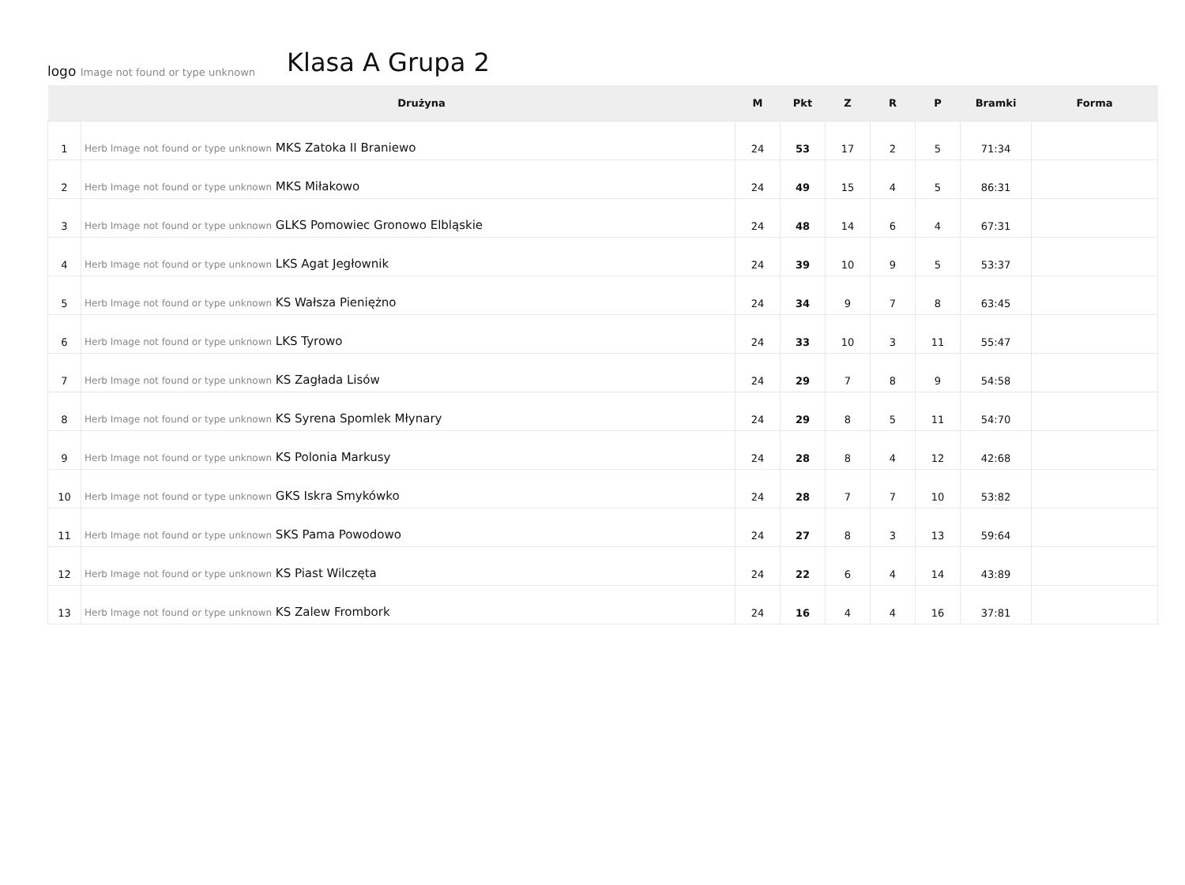logo Image not found or type unknown
Klasa A Grupa 2
| | | Drużyna | M | Pkt | Z | R | P | Bramki | Forma |
| --- | --- | --- | --- | --- | --- | --- | --- | --- | --- |
| 1 | Herb Image not found or type unknown MKS Zatoka II Braniewo | | 24 | 53 | 17 | 2 | 5 | 71:34 | |
| 2 | Herb Image not found or type unknown MKS Miłakowo | | 24 | 49 | 15 | 4 | 5 | 86:31 | |
| 3 | Herb Image not found or type unknown GLKS Pomowiec Gronowo Elbląskie | | 24 | 48 | 14 | 6 | 4 | 67:31 | |
| 4 | Herb Image not found or type unknown LKS Agat Jegłownik | | 24 | 39 | 10 | 9 | 5 | 53:37 | |
| 5 | Herb Image not found or type unknown KS Wałsza Pieniężno | | 24 | 34 | 9 | 7 | 8 | 63:45 | |
| 6 | Herb Image not found or type unknown LKS Tyrowo | | 24 | 33 | 10 | 3 | 11 | 55:47 | |
| 7 | Herb Image not found or type unknown KS Zagłada Lisów | | 24 | 29 | 7 | 8 | 9 | 54:58 | |
| 8 | Herb Image not found or type unknown KS Syrena Spomlek Młynary | | 24 | 29 | 8 | 5 | 11 | 54:70 | |
| 9 | Herb Image not found or type unknown KS Polonia Markusy | | 24 | 28 | 8 | 4 | 12 | 42:68 | |
| 10 | Herb Image not found or type unknown GKS Iskra Smykówko | | 24 | 28 | 7 | 7 | 10 | 53:82 | |
| 11 | Herb Image not found or type unknown SKS Pama Powodowo | | 24 | 27 | 8 | 3 | 13 | 59:64 | |
| 12 | Herb Image not found or type unknown KS Piast Wilczęta | | 24 | 22 | 6 | 4 | 14 | 43:89 | |
| 13 | Herb Image not found or type unknown KS Zalew Frombork | | 24 | 16 | 4 | 4 | 16 | 37:81 | |